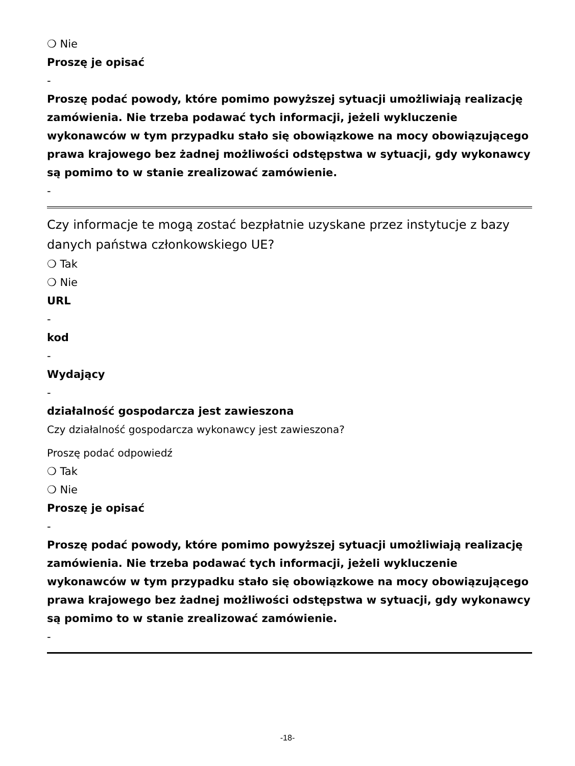❍ Nie
Proszę je opisać
-
Proszę podać powody, które pomimo powyższej sytuacji umożliwiają realizację zamówienia. Nie trzeba podawać tych informacji, jeżeli wykluczenie wykonawców w tym przypadku stało się obowiązkowe na mocy obowiązującego prawa krajowego bez żadnej możliwości odstępstwa w sytuacji, gdy wykonawcy są pomimo to w stanie zrealizować zamówienie.
-
Czy informacje te mogą zostać bezpłatnie uzyskane przez instytucje z bazy danych państwa członkowskiego UE?
❍ Tak
❍ Nie
URL
-
kod
-
Wydający
-
działalność gospodarcza jest zawieszona
Czy działalność gospodarcza wykonawcy jest zawieszona?
Proszę podać odpowiedź
❍ Tak
❍ Nie
Proszę je opisać
-
Proszę podać powody, które pomimo powyższej sytuacji umożliwiają realizację zamówienia. Nie trzeba podawać tych informacji, jeżeli wykluczenie wykonawców w tym przypadku stało się obowiązkowe na mocy obowiązującego prawa krajowego bez żadnej możliwości odstępstwa w sytuacji, gdy wykonawcy są pomimo to w stanie zrealizować zamówienie.
-
-18-